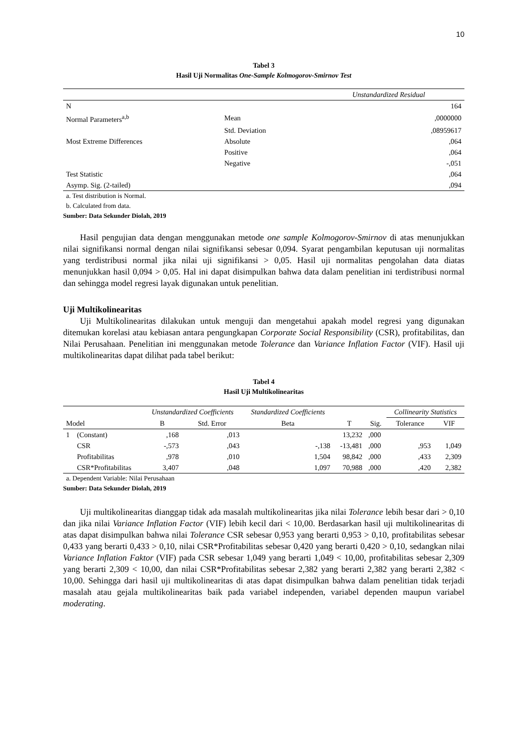10
Tabel 3
Hasil Uji Normalitas One-Sample Kolmogorov-Smirnov Test
| | | Unstandardized Residual |
| --- | --- | --- |
| N | | 164 |
| Normal Parameters<sup>a,b</sup> | Mean | ,0000000 |
| | Std. Deviation | ,08959617 |
| Most Extreme Differences | Absolute | ,064 |
| | Positive | ,064 |
| | Negative | -,051 |
| Test Statistic | | ,064 |
| Asymp. Sig. (2-tailed) | | ,094 |
a. Test distribution is Normal.
b. Calculated from data.
Sumber: Data Sekunder Diolah, 2019
Hasil pengujian data dengan menggunakan metode one sample Kolmogorov-Smirnov di atas menunjukkan nilai signifikansi normal dengan nilai signifikansi sebesar 0,094. Syarat pengambilan keputusan uji normalitas yang terdistribusi normal jika nilai uji signifikansi > 0,05. Hasil uji normalitas pengolahan data diatas menunjukkan hasil 0,094 > 0,05. Hal ini dapat disimpulkan bahwa data dalam penelitian ini terdistribusi normal dan sehingga model regresi layak digunakan untuk penelitian.
Uji Multikolinearitas
Uji Multikolinearitas dilakukan untuk menguji dan mengetahui apakah model regresi yang digunakan ditemukan korelasi atau kebiasan antara pengungkapan Corporate Social Responsibility (CSR), profitabilitas, dan Nilai Perusahaan. Penelitian ini menggunakan metode Tolerance dan Variance Inflation Factor (VIF). Hasil uji multikolinearitas dapat dilihat pada tabel berikut:
Tabel 4
Hasil Uji Multikolinearitas
| | | Unstandardized Coefficients | | Standardized Coefficients | | | Collinearity Statistics | |
| --- | --- | --- | --- | --- | --- | --- | --- | --- |
| Model | | B | Std. Error | Beta | T | Sig. | Tolerance | VIF |
| 1 | (Constant) | ,168 | ,013 | | 13,232 | ,000 | | |
| | CSR | -,573 | ,043 | -,138 | -13,481 | ,000 | ,953 | 1,049 |
| | Profitabilitas | ,978 | ,010 | 1,504 | 98,842 | ,000 | ,433 | 2,309 |
| | CSR*Profitabilitas | 3,407 | ,048 | 1,097 | 70,988 | ,000 | ,420 | 2,382 |
a. Dependent Variable: Nilai Perusahaan
Sumber: Data Sekunder Diolah, 2019
Uji multikolinearitas dianggap tidak ada masalah multikolinearitas jika nilai Tolerance lebih besar dari > 0,10 dan jika nilai Variance Inflation Factor (VIF) lebih kecil dari < 10,00. Berdasarkan hasil uji multikolinearitas di atas dapat disimpulkan bahwa nilai Tolerance CSR sebesar 0,953 yang berarti 0,953 > 0,10, profitabilitas sebesar 0,433 yang berarti 0,433 > 0,10, nilai CSR*Profitabilitas sebesar 0,420 yang berarti 0,420 > 0,10, sedangkan nilai Variance Inflation Faktor (VIF) pada CSR sebesar 1,049 yang berarti 1,049 < 10,00, profitabilitas sebesar 2,309 yang berarti 2,309 < 10,00, dan nilai CSR*Profitabilitas sebesar 2,382 yang berarti 2,382 yang berarti 2,382 < 10,00. Sehingga dari hasil uji multikolinearitas di atas dapat disimpulkan bahwa dalam penelitian tidak terjadi masalah atau gejala multikolinearitas baik pada variabel independen, variabel dependen maupun variabel moderating.